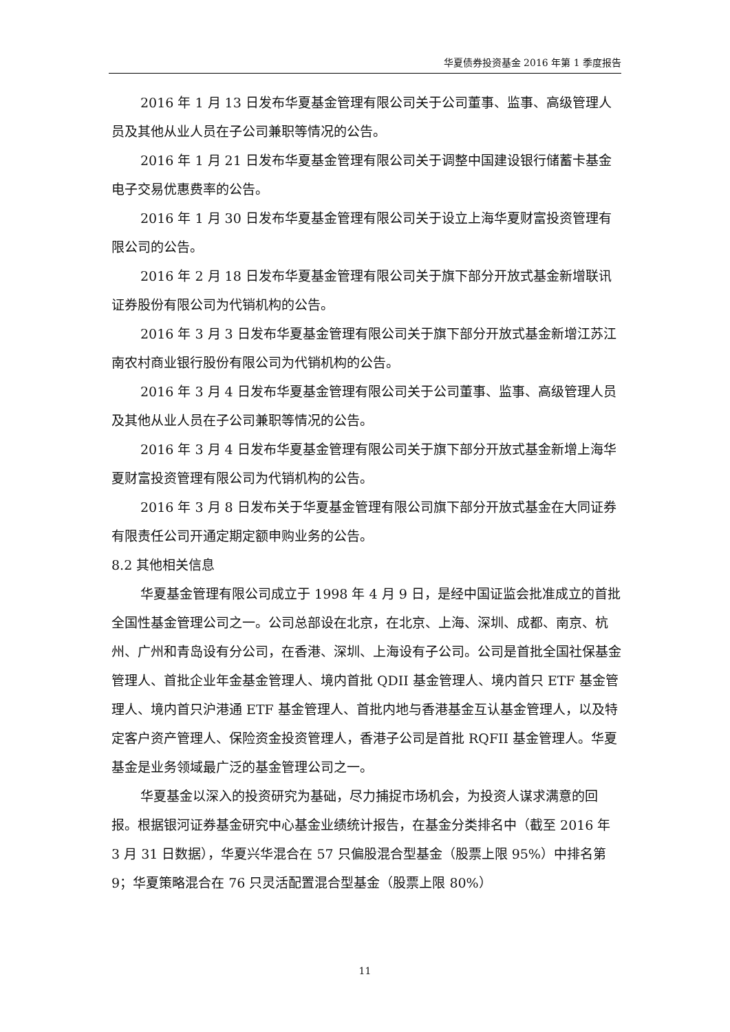华夏债券投资基金 2016 年第 1 季度报告
2016 年 1 月 13 日发布华夏基金管理有限公司关于公司董事、监事、高级管理人员及其他从业人员在子公司兼职等情况的公告。
2016 年 1 月 21 日发布华夏基金管理有限公司关于调整中国建设银行储蓄卡基金电子交易优惠费率的公告。
2016 年 1 月 30 日发布华夏基金管理有限公司关于设立上海华夏财富投资管理有限公司的公告。
2016 年 2 月 18 日发布华夏基金管理有限公司关于旗下部分开放式基金新增联讯证券股份有限公司为代销机构的公告。
2016 年 3 月 3 日发布华夏基金管理有限公司关于旗下部分开放式基金新增江苏江南农村商业银行股份有限公司为代销机构的公告。
2016 年 3 月 4 日发布华夏基金管理有限公司关于公司董事、监事、高级管理人员及其他从业人员在子公司兼职等情况的公告。
2016 年 3 月 4 日发布华夏基金管理有限公司关于旗下部分开放式基金新增上海华夏财富投资管理有限公司为代销机构的公告。
2016 年 3 月 8 日发布关于华夏基金管理有限公司旗下部分开放式基金在大同证券有限责任公司开通定期定额申购业务的公告。
8.2 其他相关信息
华夏基金管理有限公司成立于 1998 年 4 月 9 日，是经中国证监会批准成立的首批全国性基金管理公司之一。公司总部设在北京，在北京、上海、深圳、成都、南京、杭州、广州和青岛设有分公司，在香港、深圳、上海设有子公司。公司是首批全国社保基金管理人、首批企业年金基金管理人、境内首批 QDII 基金管理人、境内首只 ETF 基金管理人、境内首只沪港通 ETF 基金管理人、首批内地与香港基金互认基金管理人，以及特定客户资产管理人、保险资金投资管理人，香港子公司是首批 RQFII 基金管理人。华夏基金是业务领域最广泛的基金管理公司之一。
华夏基金以深入的投资研究为基础，尽力捕捉市场机会，为投资人谋求满意的回报。根据银河证券基金研究中心基金业绩统计报告，在基金分类排名中（截至 2016 年 3 月 31 日数据），华夏兴华混合在 57 只偏股混合型基金（股票上限 95%）中排名第 9；华夏策略混合在 76 只灵活配置混合型基金（股票上限 80%）
11